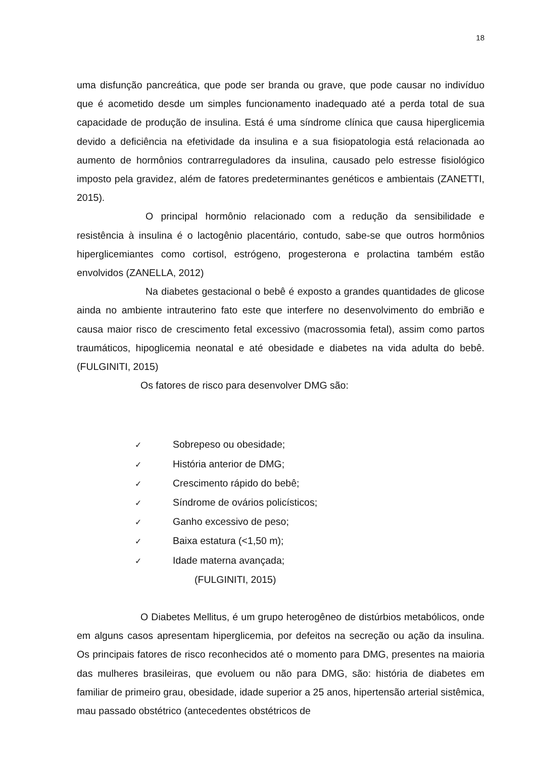18
uma disfunção pancreática, que pode ser branda ou grave, que pode causar no indivíduo que é acometido desde um simples funcionamento inadequado até a perda total de sua capacidade de produção de insulina. Está é uma síndrome clínica que causa hiperglicemia devido a deficiência na efetividade da insulina e a sua fisiopatologia está relacionada ao aumento de hormônios contrarreguladores da insulina, causado pelo estresse fisiológico imposto pela gravidez, além de fatores predeterminantes genéticos e ambientais (ZANETTI, 2015).
O principal hormônio relacionado com a redução da sensibilidade e resistência à insulina é o lactogênio placentário, contudo, sabe-se que outros hormônios hiperglicemiantes como cortisol, estrógeno, progesterona e prolactina também estão envolvidos (ZANELLA, 2012)
Na diabetes gestacional o bebê é exposto a grandes quantidades de glicose ainda no ambiente intrauterino fato este que interfere no desenvolvimento do embrião e causa maior risco de crescimento fetal excessivo (macrossomia fetal), assim como partos traumáticos, hipoglicemia neonatal e até obesidade e diabetes na vida adulta do bebê. (FULGINITI, 2015)
Os fatores de risco para desenvolver DMG são:
✓ Sobrepeso ou obesidade;
✓ História anterior de DMG;
✓ Crescimento rápido do bebê;
✓ Síndrome de ovários policísticos;
✓ Ganho excessivo de peso;
✓ Baixa estatura (<1,50 m);
✓ Idade materna avançada;
(FULGINITI, 2015)
O Diabetes Mellitus, é um grupo heterogêneo de distúrbios metabólicos, onde em alguns casos apresentam hiperglicemia, por defeitos na secreção ou ação da insulina. Os principais fatores de risco reconhecidos até o momento para DMG, presentes na maioria das mulheres brasileiras, que evoluem ou não para DMG, são: história de diabetes em familiar de primeiro grau, obesidade, idade superior a 25 anos, hipertensão arterial sistêmica, mau passado obstétrico (antecedentes obstétricos de